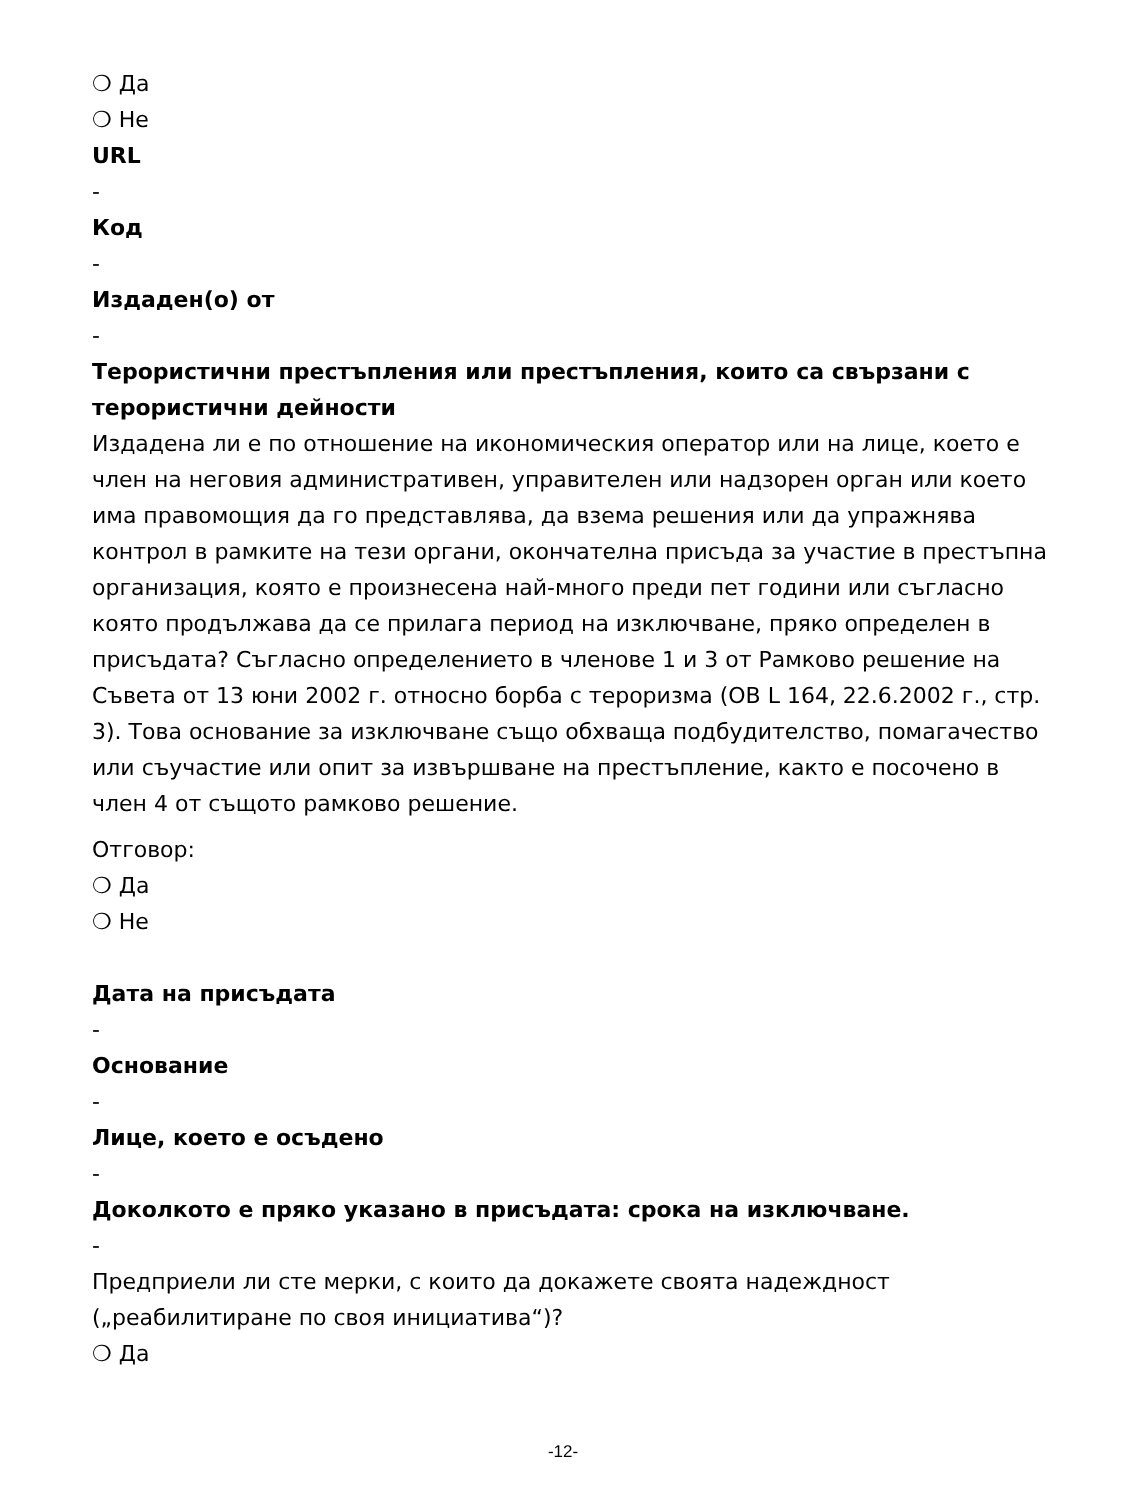❍ Да
❍ Не
URL
-
Код
-
Издаден(о) от
-
Терористични престъпления или престъпления, които са свързани с терористични дейности
Издадена ли е по отношение на икономическия оператор или на лице, което е член на неговия административен, управителен или надзорен орган или което има правомощия да го представлява, да взема решения или да упражнява контрол в рамките на тези органи, окончателна присъда за участие в престъпна организация, която е произнесена най-много преди пет години или съгласно която продължава да се прилага период на изключване, пряко определен в присъдата? Съгласно определението в членове 1 и 3 от Рамково решение на Съвета от 13 юни 2002 г. относно борба с тероризма (ОВ L 164, 22.6.2002 г., стр. 3). Това основание за изключване също обхваща подбудителство, помагачество или съучастие или опит за извършване на престъпление, както е посочено в член 4 от същото рамково решение.
Отговор:
❍ Да
❍ Не
Дата на присъдата
-
Основание
-
Лице, което е осъдено
-
Доколкото е пряко указано в присъдата: срока на изключване.
-
Предприели ли сте мерки, с които да докажете своята надеждност („реабилитиране по своя инициатива“)?
❍ Да
-12-